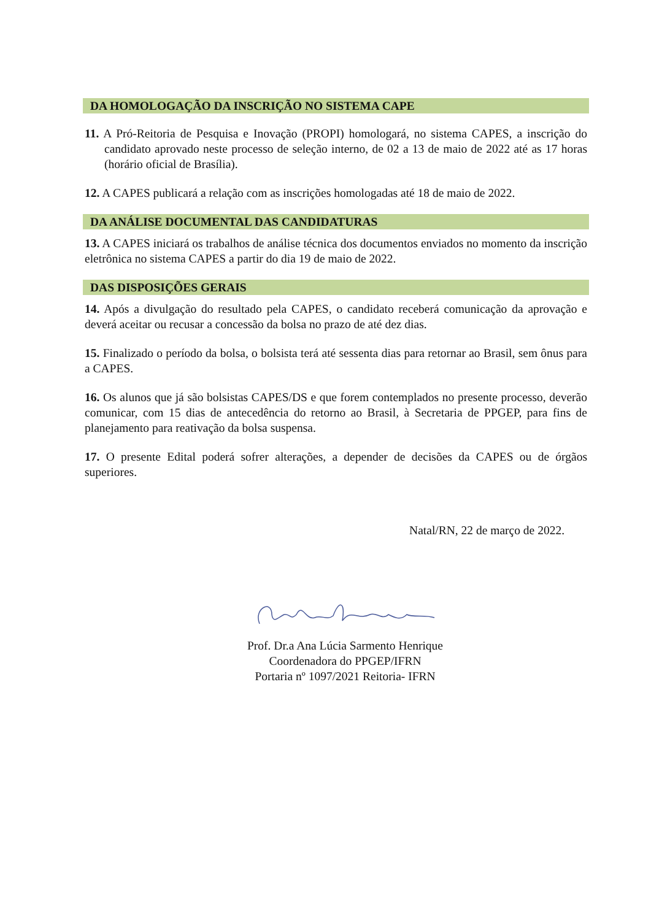DA HOMOLOGAÇÃO DA INSCRIÇÃO NO SISTEMA CAPE
11. A Pró-Reitoria de Pesquisa e Inovação (PROPI) homologará, no sistema CAPES, a inscrição do candidato aprovado neste processo de seleção interno, de 02 a 13 de maio de 2022 até as 17 horas (horário oficial de Brasília).
12. A CAPES publicará a relação com as inscrições homologadas até 18 de maio de 2022.
DA ANÁLISE DOCUMENTAL DAS CANDIDATURAS
13. A CAPES iniciará os trabalhos de análise técnica dos documentos enviados no momento da inscrição eletrônica no sistema CAPES a partir do dia 19 de maio de 2022.
DAS DISPOSIÇÕES GERAIS
14. Após a divulgação do resultado pela CAPES, o candidato receberá comunicação da aprovação e deverá aceitar ou recusar a concessão da bolsa no prazo de até dez dias.
15. Finalizado o período da bolsa, o bolsista terá até sessenta dias para retornar ao Brasil, sem ônus para a CAPES.
16. Os alunos que já são bolsistas CAPES/DS e que forem contemplados no presente processo, deverão comunicar, com 15 dias de antecedência do retorno ao Brasil, à Secretaria de PPGEP, para fins de planejamento para reativação da bolsa suspensa.
17. O presente Edital poderá sofrer alterações, a depender de decisões da CAPES ou de órgãos superiores.
Natal/RN, 22 de março de 2022.
Prof. Dr.a Ana Lúcia Sarmento Henrique
Coordenadora do PPGEP/IFRN
Portaria nº 1097/2021 Reitoria- IFRN